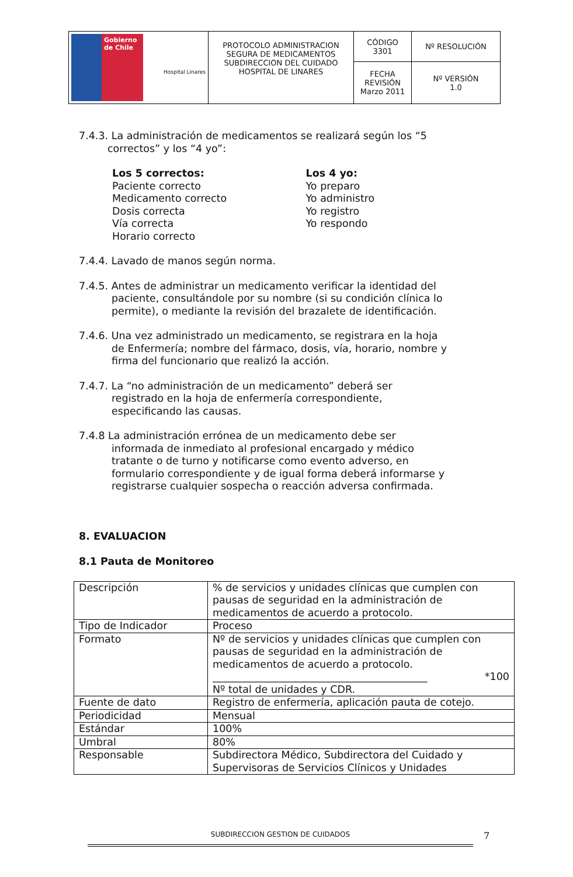| Gobierno de Chile Hospital Linares | PROTOCOLO ADMINISTRACION SEGURA DE MEDICAMENTOS SUBDIRECCION DEL CUIDADO HOSPITAL DE LINARES | CÓDIGO 3301 | Nº RESOLUCIÓN |
| | | FECHA REVISIÓN Marzo 2011 | Nº VERSIÓN 1.0 |
7.4.3. La administración de medicamentos se realizará según los “5
correctos” y los “4 yo”:
Los 5 correctos:
Paciente correcto
Medicamento correcto
Dosis correcta
Vía correcta
Horario correcto
Los 4 yo:
Yo preparo
Yo administro
Yo registro
Yo respondo
7.4.4. Lavado de manos según norma.
7.4.5. Antes de administrar un medicamento verificar la identidad del
paciente, consultándole por su nombre (si su condición clínica lo
permite), o mediante la revisión del brazalete de identificación.
7.4.6. Una vez administrado un medicamento, se registrara en la hoja
de Enfermería; nombre del fármaco, dosis, vía, horario, nombre y
firma del funcionario que realizó la acción.
7.4.7. La “no administración de un medicamento” deberá ser
registrado en la hoja de enfermería correspondiente,
especificando las causas.
7.4.8 La administración errónea de un medicamento debe ser
informada de inmediato al profesional encargado y médico
tratante o de turno y notificarse como evento adverso, en
formulario correspondiente y de igual forma deberá informarse y
registrarse cualquier sospecha o reacción adversa confirmada.
8. EVALUACION
8.1 Pauta de Monitoreo
| Descripción | % de servicios y unidades clínicas que cumplen con pausas de seguridad en la administración de medicamentos de acuerdo a protocolo. |
| Tipo de Indicador | Proceso |
| Formato | Nº de servicios y unidades clínicas que cumplen con pausas de seguridad en la administración de medicamentos de acuerdo a protocolo. __________________________________________ *100 Nº total de unidades y CDR. |
| Fuente de dato | Registro de enfermería, aplicación pauta de cotejo. |
| Periodicidad | Mensual |
| Estándar | 100% |
| Umbral | 80% |
| Responsable | Subdirectora Médico, Subdirectora del Cuidado y Supervisoras de Servicios Clínicos y Unidades |
SUBDIRECCION GESTION DE CUIDADOS 7